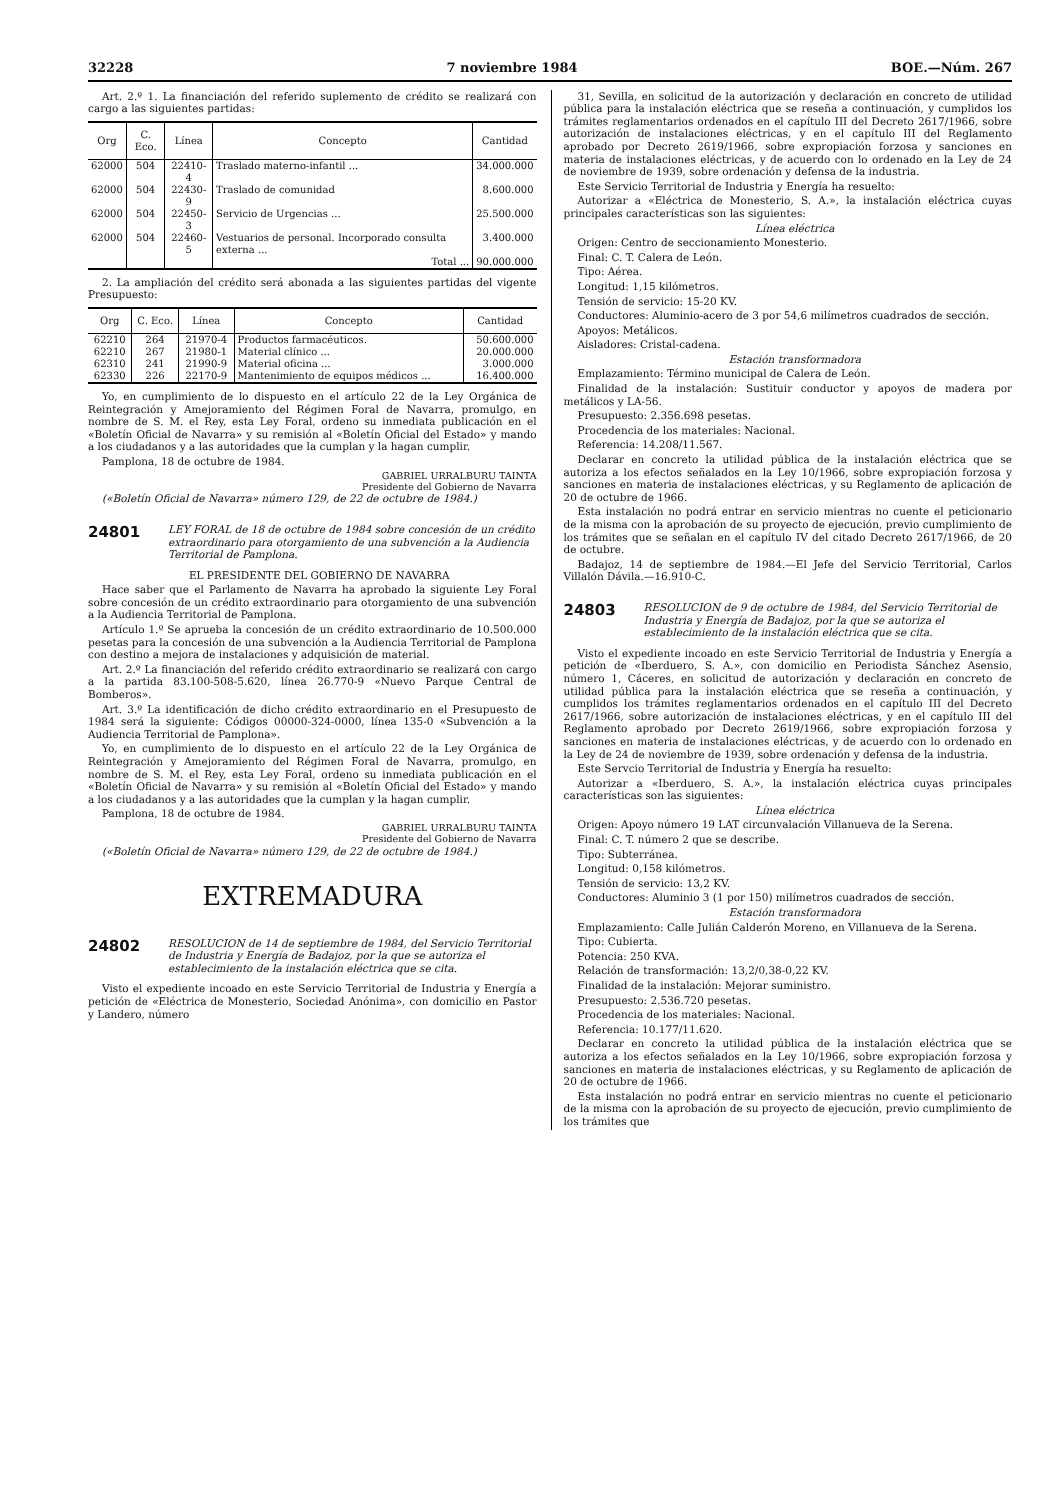32228 7 noviembre 1984 BOE.—Núm. 267
Art. 2.º 1. La financiación del referido suplemento de crédito se realizará con cargo a las siguientes partidas:
| Org | C. Eco. | Línea | Concepto | Cantidad |
| --- | --- | --- | --- | --- |
| 62000 | 504 | 22410-4 | Traslado materno-infantil ... | 34.000.000 |
| 62000 | 504 | 22430-9 | Traslado de comunidad | 8.600.000 |
| 62000 | 504 | 22450-3 | Servicio de Urgencias ... | 25.500.000 |
| 62000 | 504 | 22460-5 | Vestuarios de personal. Incorporado consulta externa ... | 3.400.000 |
| | | | Total ... | 90.000.000 |
2. La ampliación del crédito será abonada a las siguientes partidas del vigente Presupuesto:
| Org | C. Eco. | Línea | Concepto | Cantidad |
| --- | --- | --- | --- | --- |
| 62210 | 264 | 21970-4 | Productos farmacéuticos. | 50.600.000 |
| 62210 | 267 | 21980-1 | Material clínico ... | 20.000.000 |
| 62310 | 241 | 21990-9 | Material oficina ... | 3.000.000 |
| 62330 | 226 | 22170-9 | Mantenimiento de equipos médicos ... | 16.400.000 |
Yo, en cumplimiento de lo dispuesto en el artículo 22 de la Ley Orgánica de Reintegración y Amejoramiento del Régimen Foral de Navarra, promulgo, en nombre de S. M. el Rey, esta Ley Foral, ordeno su inmediata publicación en el «Boletín Oficial de Navarra» y su remisión al «Boletín Oficial del Estado» y mando a los ciudadanos y a las autoridades que la cumplan y la hagan cumplir.
Pamplona, 18 de octubre de 1984.
GABRIEL URRALBURU TAINTA
Presidente del Gobierno de Navarra
(«Boletín Oficial de Navarra» número 129, de 22 de octubre de 1984.)
24801
LEY FORAL de 18 de octubre de 1984 sobre concesión de un crédito extraordinario para otorgamiento de una subvención a la Audiencia Territorial de Pamplona.
EL PRESIDENTE DEL GOBIERNO DE NAVARRA
Hace saber que el Parlamento de Navarra ha aprobado la siguiente Ley Foral sobre concesión de un crédito extraordinario para otorgamiento de una subvención a la Audiencia Territorial de Pamplona.
Artículo 1.º Se aprueba la concesión de un crédito extraordinario de 10.500.000 pesetas para la concesión de una subvención a la Audiencia Territorial de Pamplona con destino a mejora de instalaciones y adquisición de material.
Art. 2.º La financiación del referido crédito extraordinario se realizará con cargo a la partida 83.100-508-5.620, línea 26.770-9 «Nuevo Parque Central de Bomberos».
Art. 3.º La identificación de dicho crédito extraordinario en el Presupuesto de 1984 será la siguiente: Códigos 00000-324-0000, línea 135-0 «Subvención a la Audiencia Territorial de Pamplona».
Yo, en cumplimiento de lo dispuesto en el artículo 22 de la Ley Orgánica de Reintegración y Amejoramiento del Régimen Foral de Navarra, promulgo, en nombre de S. M. el Rey, esta Ley Foral, ordeno su inmediata publicación en el «Boletín Oficial de Navarra» y su remisión al «Boletín Oficial del Estado» y mando a los ciudadanos y a las autoridades que la cumplan y la hagan cumplir.
Pamplona, 18 de octubre de 1984.
GABRIEL URRALBURU TAINTA
Presidente del Gobierno de Navarra
(«Boletín Oficial de Navarra» número 129, de 22 de octubre de 1984.)
EXTREMADURA
24802
RESOLUCION de 14 de septiembre de 1984, del Servicio Territorial de Industria y Energía de Badajoz, por la que se autoriza el establecimiento de la instalación eléctrica que se cita.
Visto el expediente incoado en este Servicio Territorial de Industria y Energía a petición de «Eléctrica de Monesterio, Sociedad Anónima», con domicilio en Pastor y Landero, número
31, Sevilla, en solicitud de la autorización y declaración en concreto de utilidad pública para la instalación eléctrica que se reseña a continuación, y cumplidos los trámites reglamentarios ordenados en el capítulo III del Decreto 2617/1966, sobre autorización de instalaciones eléctricas, y en el capítulo III del Reglamento aprobado por Decreto 2619/1966, sobre expropiación forzosa y sanciones en materia de instalaciones eléctricas, y de acuerdo con lo ordenado en la Ley de 24 de noviembre de 1939, sobre ordenación y defensa de la industria.
Este Servicio Territorial de Industria y Energía ha resuelto:
Autorizar a «Eléctrica de Monesterio, S. A.», la instalación eléctrica cuyas principales características son las siguientes:
Línea eléctrica
Origen: Centro de seccionamiento Monesterio.
Final: C. T. Calera de León.
Tipo: Aérea.
Longitud: 1,15 kilómetros.
Tensión de servicio: 15-20 KV.
Conductores: Aluminio-acero de 3 por 54,6 milímetros cuadrados de sección.
Apoyos: Metálicos.
Aisladores: Cristal-cadena.
Estación transformadora
Emplazamiento: Término municipal de Calera de León.
Finalidad de la instalación: Sustituir conductor y apoyos de madera por metálicos y LA-56.
Presupuesto: 2.356.698 pesetas.
Procedencia de los materiales: Nacional.
Referencia: 14.208/11.567.
Declarar en concreto la utilidad pública de la instalación eléctrica que se autoriza a los efectos señalados en la Ley 10/1966, sobre expropiación forzosa y sanciones en materia de instalaciones eléctricas, y su Reglamento de aplicación de 20 de octubre de 1966.
Esta instalación no podrá entrar en servicio mientras no cuente el peticionario de la misma con la aprobación de su proyecto de ejecución, previo cumplimiento de los trámites que se señalan en el capítulo IV del citado Decreto 2617/1966, de 20 de octubre.
Badajoz, 14 de septiembre de 1984.—El Jefe del Servicio Territorial, Carlos Villalón Dávila.—16.910-C.
24803
RESOLUCION de 9 de octubre de 1984, del Servicio Territorial de Industria y Energía de Badajoz, por la que se autoriza el establecimiento de la instalación eléctrica que se cita.
Visto el expediente incoado en este Servicio Territorial de Industria y Energía a petición de «Iberduero, S. A.», con domicilio en Periodista Sánchez Asensio, número 1, Cáceres, en solicitud de autorización y declaración en concreto de utilidad pública para la instalación eléctrica que se reseña a continuación, y cumplidos los trámites reglamentarios ordenados en el capítulo III del Decreto 2617/1966, sobre autorización de instalaciones eléctricas, y en el capítulo III del Reglamento aprobado por Decreto 2619/1966, sobre expropiación forzosa y sanciones en materia de instalaciones eléctricas, y de acuerdo con lo ordenado en la Ley de 24 de noviembre de 1939, sobre ordenación y defensa de la industria.
Este Servcio Territorial de Industria y Energía ha resuelto:
Autorizar a «Iberduero, S. A.», la instalación eléctrica cuyas principales características son las siguientes:
Línea eléctrica
Origen: Apoyo número 19 LAT circunvalación Villanueva de la Serena.
Final: C. T. número 2 que se describe.
Tipo: Subterránea.
Longitud: 0,158 kilómetros.
Tensión de servicio: 13,2 KV.
Conductores: Aluminio 3 (1 por 150) milímetros cuadrados de sección.
Estación transformadora
Emplazamiento: Calle Julián Calderón Moreno, en Villanueva de la Serena.
Tipo: Cubierta.
Potencia: 250 KVA.
Relación de transformación: 13,2/0,38-0,22 KV.
Finalidad de la instalación: Mejorar suministro.
Presupuesto: 2.536.720 pesetas.
Procedencia de los materiales: Nacional.
Referencia: 10.177/11.620.
Declarar en concreto la utilidad pública de la instalación eléctrica que se autoriza a los efectos señalados en la Ley 10/1966, sobre expropiación forzosa y sanciones en materia de instalaciones eléctricas, y su Reglamento de aplicación de 20 de octubre de 1966.
Esta instalación no podrá entrar en servicio mientras no cuente el peticionario de la misma con la aprobación de su proyecto de ejecución, previo cumplimiento de los trámites que